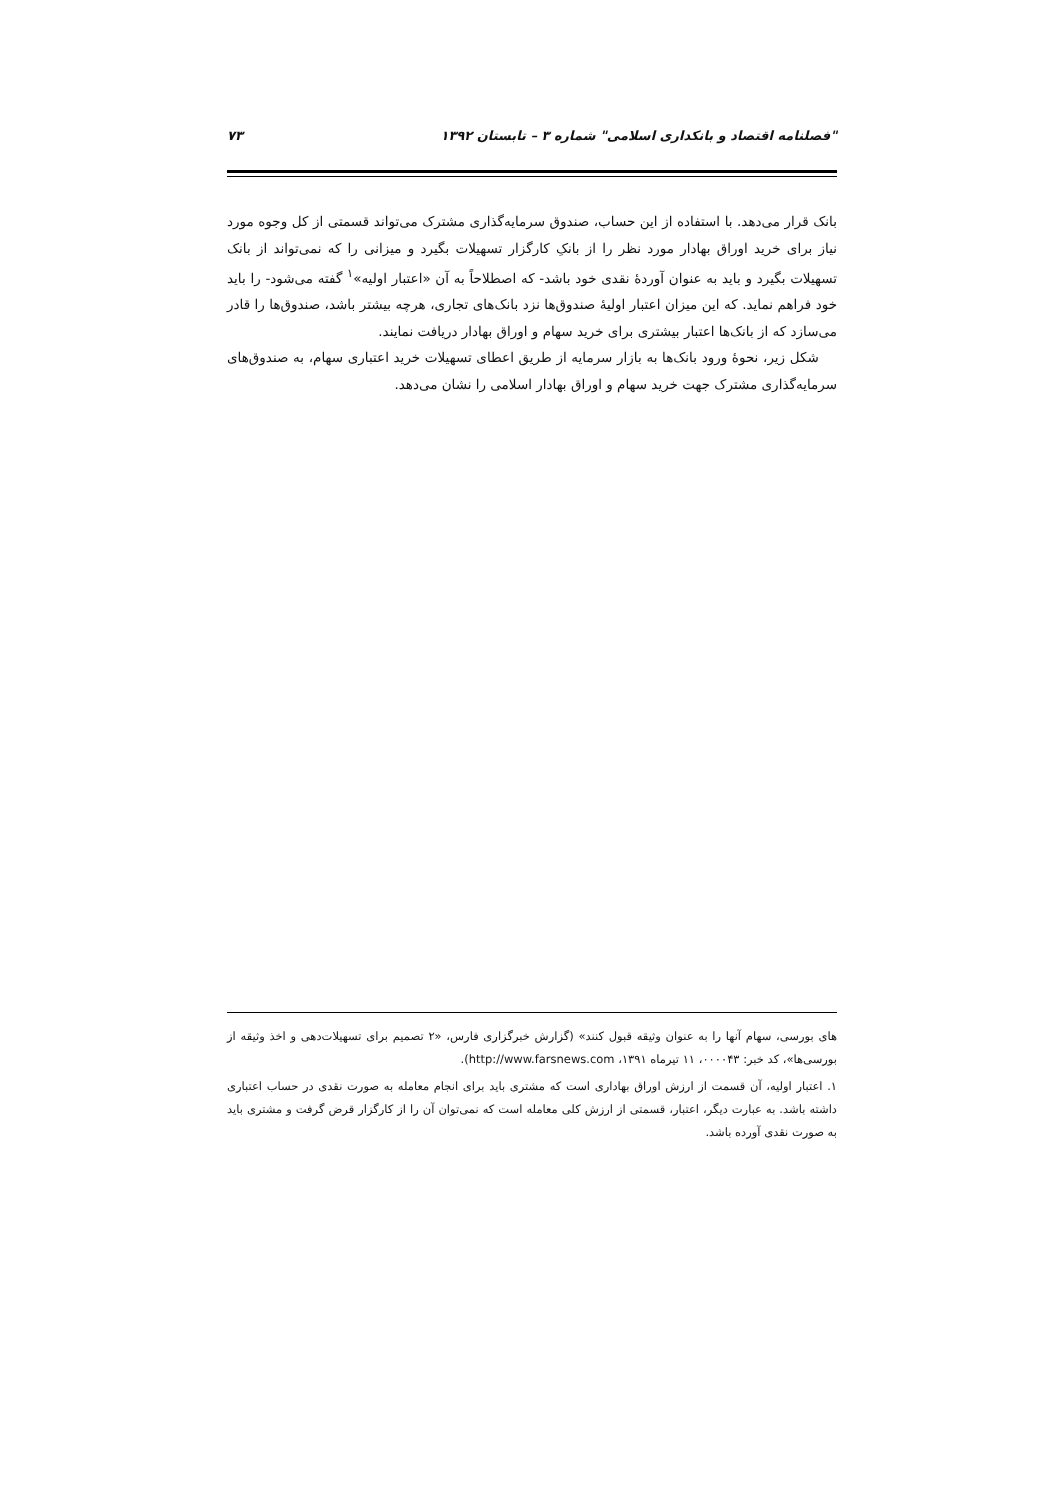"فصلنامه اقتصاد و بانکداری اسلامی" شماره ۳ – تابستان ۱۳۹۲ ۷۳
بانک قرار می‌دهد. با استفاده از این حساب، صندوق سرمایه‌گذاری مشترک می‌تواند قسمتی از کل وجوه مورد نیاز برای خرید اوراق بهادار مورد نظر را از بانکِ کارگزار تسهیلات بگیرد و میزانی را که نمی‌تواند از بانک تسهیلات بگیرد و باید به عنوان آوردهٔ نقدی خود باشد- که اصطلاحاً به آن «اعتبار اولیه»<sup>۱</sup> گفته می‌شود- را باید خود فراهم نماید. که این میزان اعتبار اولیهٔ صندوق‌ها نزد بانک‌های تجاری، هرچه بیشتر باشد، صندوق‌ها را قادر می‌سازد که از بانک‌ها اعتبار بیشتری برای خرید سهام و اوراق بهادار دریافت نمایند.
شکل زیر، نحوهٔ ورود بانک‌ها به بازار سرمایه از طریق اعطای تسهیلات خرید اعتباری سهام، به صندوق‌های سرمایه‌گذاری مشترک جهت خرید سهام و اوراق بهادار اسلامی را نشان می‌دهد.
های بورسی، سهام آنها را به عنوان وثیقه قبول کنند» (گزارش خبرگزاری فارس، «۲ تصمیم برای تسهیلات‌دهی و اخذ وثیقه از بورسی‌ها»، کد خبر: ۰۰۰۰۴۳، ۱۱ تیرماه ۱۳۹۱، http://www.farsnews.com).
۱. اعتبار اولیه، آن قسمت از ارزش اوراق بهاداری است که مشتری باید برای انجام معامله به صورت نقدی در حساب اعتباری داشته باشد. به عبارت دیگر، اعتبار، قسمتی از ارزش کلی معامله است که نمی‌توان آن را از کارگزار قرض گرفت و مشتری باید به صورت نقدی آورده باشد.